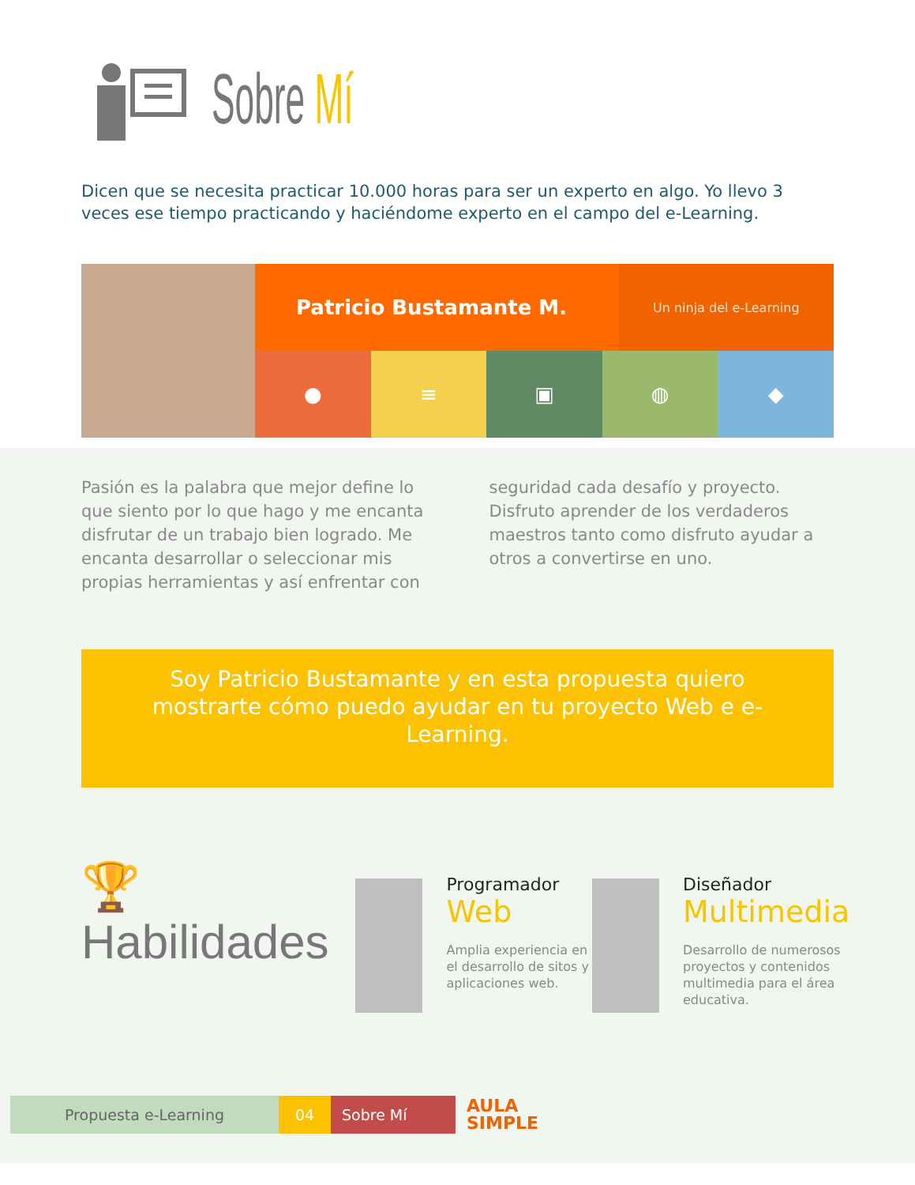Sobre Mí
Dicen que se necesita practicar 10.000 horas para ser un experto en algo. Yo llevo 3 veces ese tiempo practicando y haciéndome experto en el campo del e-Learning.
Patricio Bustamante M.
Un ninja del e-Learning
● ≡ ▣ ◍ ◆
Pasión es la palabra que mejor define lo que siento por lo que hago y me encanta disfrutar de un trabajo bien logrado. Me encanta desarrollar o seleccionar mis propias herramientas y así enfrentar con seguridad cada desafío y proyecto. Disfruto aprender de los verdaderos maestros tanto como disfruto ayudar a otros a convertirse en uno.
Soy Patricio Bustamante y en esta propuesta quiero mostrarte cómo puedo ayudar en tu proyecto Web e e-Learning.
🏆Habilidades
Programador
Web
Amplia experiencia en el desarrollo de sitos y aplicaciones web.
Diseñador
Multimedia
Desarrollo de numerosos proyectos y contenidos multimedia para el área educativa.
Propuesta e-Learning 04 Sobre Mí
AULA
SIMPLE